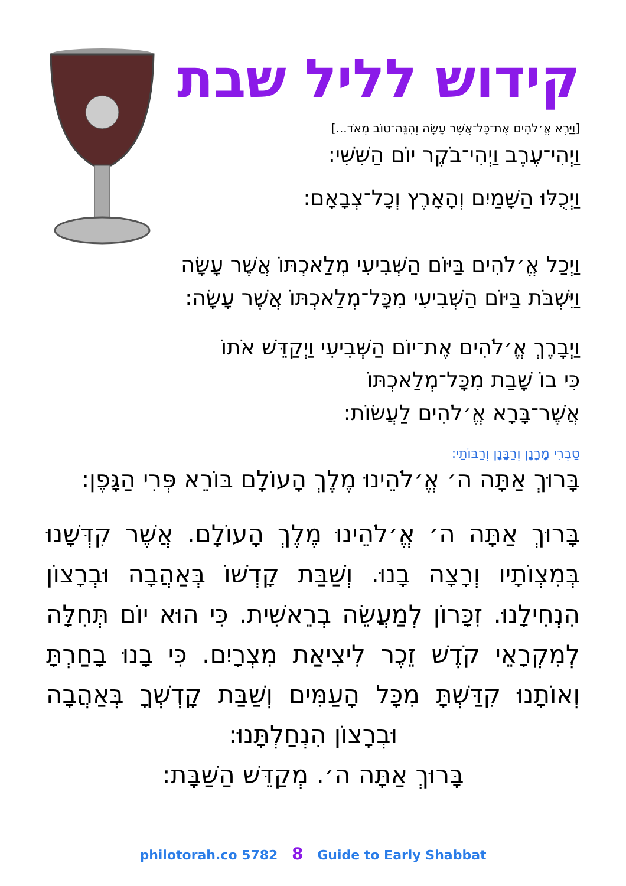קידוש לליל שבת
[וַיַּרְא אֱ׳לֹהִים אֶת־כָּל־אֲשֶׁר עָשָׂה וְהִנֵּה־טוֹב מְאֹד...]
וַיְהִי־עֶרֶב וַיְהִי־בֹקֶר יוֹם הַשִּׁשִּׁי:
וַיְכֻלּוּ הַשָּׁמַיִם וְהָאָרֶץ וְכָל־צְבָאָם:
וַיְכַל אֱ׳לֹהִים בַּיּוֹם הַשְּׁבִיעִי מְלַאכְתּוֹ אֲשֶׁר עָשָׂה
וַיִּשְׁבֹּת בַּיּוֹם הַשְּׁבִיעִי מִכָּל־מְלַאכְתּוֹ אֲשֶׁר עָשָׂה:
וַיְבָרֶךְ אֱ׳לֹהִים אֶת־יוֹם הַשְּׁבִיעִי וַיְקַדֵּשׁ אֹתוֹ
כִּי בוֹ שָׁבַת מִכָּל־מְלַאכְתּוֹ
אֲשֶׁר־בָּרָא אֱ׳לֹהִים לַעֲשׂוֹת:
סַבְרִי מָרָנָן וְרַבָּנָן וְרַבּוֹתַי:
בָּרוּךְ אַתָּה ה׳ אֱ׳לֹהֵינוּ מֶלֶךְ הָעוֹלָם בּוֹרֵא פְּרִי הַגָּפֶן:
בָּרוּךְ אַתָּה ה׳ אֱ׳לֹהֵינוּ מֶלֶךְ הָעוֹלָם. אֲשֶׁר קִדְּשָׁנוּ בְּמִצְוֹתָיו וְרָצָה בָנוּ. וְשַׁבַּת קָדְשׁוֹ בְּאַהֲבָה וּבְרָצוֹן הִנְחִילָנוּ. זִכָּרוֹן לְמַעֲשֵׂה בְרֵאשִׁית. כִּי הוּא יוֹם תְּחִלָּה לְמִקְרָאֵי קֹדֶשׁ זֵכֶר לִיצִיאַת מִצְרָיִם. כִּי בָנוּ בָחַרְתָּ וְאוֹתָנוּ קִדַּשְׁתָּ מִכָּל הָעַמִּים וְשַׁבַּת קָדְשְׁךָ בְּאַהֲבָה וּבְרָצוֹן הִנְחַלְתָּנוּ:
בָּרוּךְ אַתָּה ה׳. מְקַדֵּשׁ הַשַּׁבָּת:
philotorah.co 5782 8 Guide to Early Shabbat